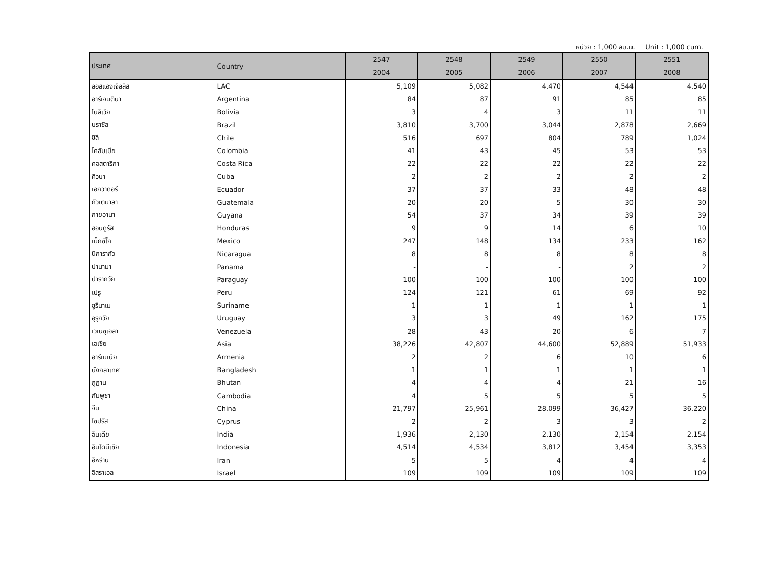หน่วย : 1,000 ลบ.ม. Unit : 1,000 cum.
| ประเทศ | Country | 2547 | 2548 | 2549 | 2550 | 2551 |
| --- | --- | --- | --- | --- | --- | --- |
| | | 2004 | 2005 | 2006 | 2007 | 2008 |
| ลอสแองเจิลลิส | LAC | 5,109 | 5,082 | 4,470 | 4,544 | 4,540 |
| อาร์เจนตินา | Argentina | 84 | 87 | 91 | 85 | 85 |
| โบลิเวีย | Bolivia | 3 | 4 | 3 | 11 | 11 |
| บราซิล | Brazil | 3,810 | 3,700 | 3,044 | 2,878 | 2,669 |
| ชิลี | Chile | 516 | 697 | 804 | 789 | 1,024 |
| โคลัมเบีย | Colombia | 41 | 43 | 45 | 53 | 53 |
| คอสตาริกา | Costa Rica | 22 | 22 | 22 | 22 | 22 |
| คิวบา | Cuba | 2 | 2 | 2 | 2 | 2 |
| เอกวาดอร์ | Ecuador | 37 | 37 | 33 | 48 | 48 |
| กัวเตมาลา | Guatemala | 20 | 20 | 5 | 30 | 30 |
| กายอานา | Guyana | 54 | 37 | 34 | 39 | 39 |
| ฮอนดูรัส | Honduras | 9 | 9 | 14 | 6 | 10 |
| เม็กซิโก | Mexico | 247 | 148 | 134 | 233 | 162 |
| นิการากัว | Nicaragua | 8 | 8 | 8 | 8 | 8 |
| ปานามา | Panama | - | - | - | 2 | 2 |
| ปารากวัย | Paraguay | 100 | 100 | 100 | 100 | 100 |
| เปรู | Peru | 124 | 121 | 61 | 69 | 92 |
| ซูรินาเม | Suriname | 1 | 1 | 1 | 1 | 1 |
| อุรุกวัย | Uruguay | 3 | 3 | 49 | 162 | 175 |
| เวเนซุเอลา | Venezuela | 28 | 43 | 20 | 6 | 7 |
| เอเชีย | Asia | 38,226 | 42,807 | 44,600 | 52,889 | 51,933 |
| อาร์เมเนีย | Armenia | 2 | 2 | 6 | 10 | 6 |
| บังกลาเทศ | Bangladesh | 1 | 1 | 1 | 1 | 1 |
| ภูฏาน | Bhutan | 4 | 4 | 4 | 21 | 16 |
| กัมพูชา | Cambodia | 4 | 5 | 5 | 5 | 5 |
| จีน | China | 21,797 | 25,961 | 28,099 | 36,427 | 36,220 |
| ไซปรัส | Cyprus | 2 | 2 | 3 | 3 | 2 |
| อินเดีย | India | 1,936 | 2,130 | 2,130 | 2,154 | 2,154 |
| อินโดนีเซีย | Indonesia | 4,514 | 4,534 | 3,812 | 3,454 | 3,353 |
| อิหร่าน | Iran | 5 | 5 | 4 | 4 | 4 |
| อิสราเอล | Israel | 109 | 109 | 109 | 109 | 109 |